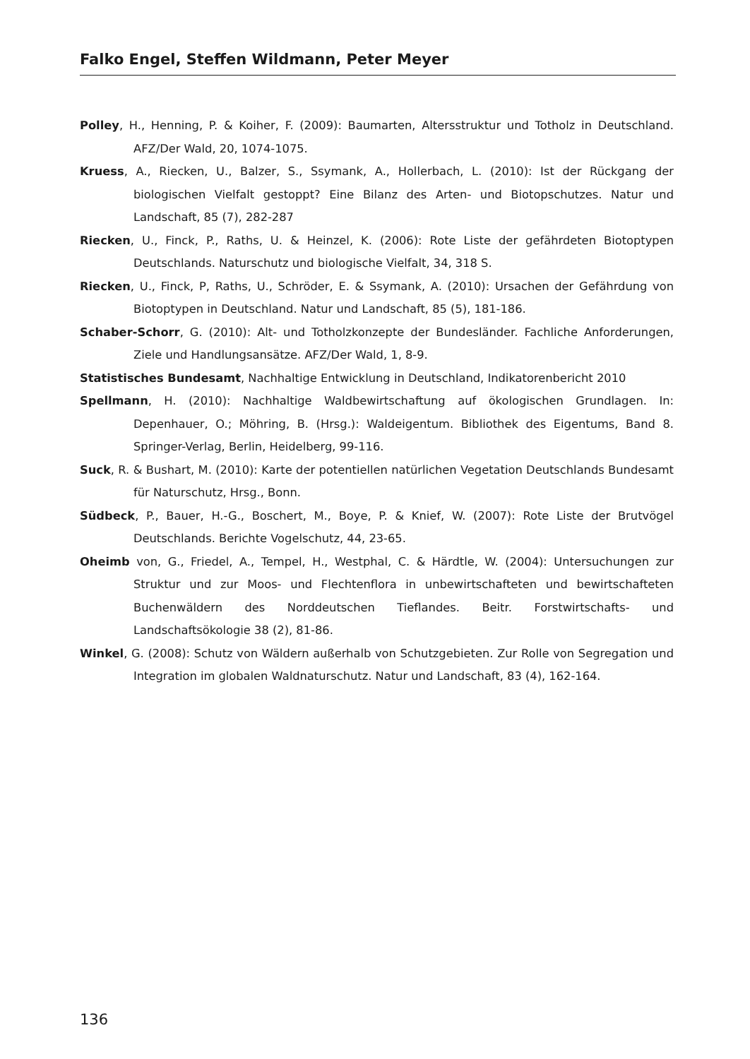Falko Engel, Steffen Wildmann, Peter Meyer
Polley, H., Henning, P. & Koiher, F. (2009): Baumarten, Altersstruktur und Totholz in Deutschland. AFZ/Der Wald, 20, 1074-1075.
Kruess, A., Riecken, U., Balzer, S., Ssymank, A., Hollerbach, L. (2010): Ist der Rückgang der biologischen Vielfalt gestoppt? Eine Bilanz des Arten- und Biotopschutzes. Natur und Landschaft, 85 (7), 282-287
Riecken, U., Finck, P., Raths, U. & Heinzel, K. (2006): Rote Liste der gefährdeten Biotoptypen Deutschlands. Naturschutz und biologische Vielfalt, 34, 318 S.
Riecken, U., Finck, P, Raths, U., Schröder, E. & Ssymank, A. (2010): Ursachen der Gefährdung von Biotoptypen in Deutschland. Natur und Landschaft, 85 (5), 181-186.
Schaber-Schorr, G. (2010): Alt- und Totholzkonzepte der Bundesländer. Fachliche Anforde­rungen, Ziele und Handlungsansätze. AFZ/Der Wald, 1, 8-9.
Statistisches Bundesamt, Nachhaltige Entwicklung in Deutschland, Indikatorenbericht 2010
Spellmann, H. (2010): Nachhaltige Waldbewirtschaftung auf ökologischen Grundlagen. In: Depenhauer, O.; Möhring, B. (Hrsg.): Waldeigentum. Bibliothek des Eigentums, Band 8. Springer-Verlag, Berlin, Heidelberg, 99-116.
Suck, R. & Bushart, M. (2010): Karte der potentiellen natürlichen Vegetation Deutschlands Bundesamt für Naturschutz, Hrsg., Bonn.
Südbeck, P., Bauer, H.-G., Boschert, M., Boye, P. & Knief, W. (2007): Rote Liste der Brutvögel Deutschlands. Berichte Vogelschutz, 44, 23-65.
Oheimb von, G., Friedel, A., Tempel, H., Westphal, C. & Härdtle, W. (2004): Untersuchungen zur Struktur und zur Moos- und Flechtenflora in unbewirtschafteten und bewirt­schafteten Buchenwäldern des Norddeutschen Tieflandes. Beitr. Forstwirtschafts- und Landschaftsökologie 38 (2), 81-86.
Winkel, G. (2008): Schutz von Wäldern außerhalb von Schutzgebieten. Zur Rolle von Segre­gation und Integration im globalen Waldnaturschutz. Natur und Landschaft, 83 (4), 162-164.
136